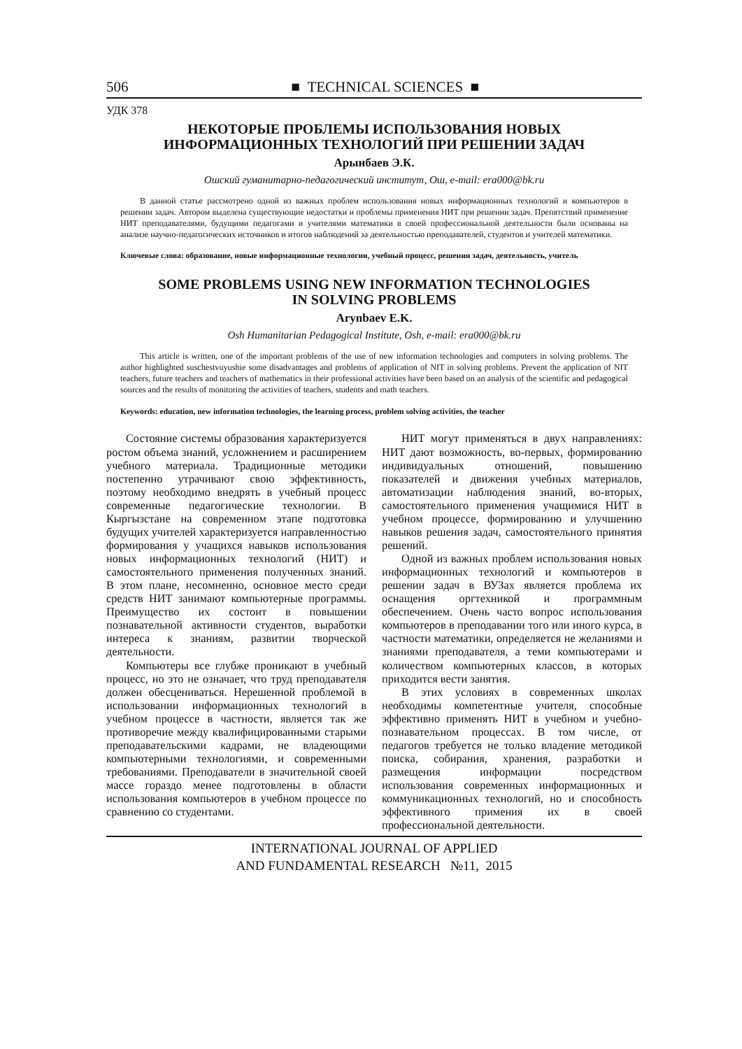506 ■ TECHNICAL SCIENCES ■
УДК 378
НЕКОТОРЫЕ ПРОБЛЕМЫ ИСПОЛЬЗОВАНИЯ НОВЫХ
ИНФОРМАЦИОННЫХ ТЕХНОЛОГИЙ ПРИ РЕШЕНИИ ЗАДАЧ
Арынбаев Э.К.
Ошский гуманитарно-педагогический институт, Ош, e-mail: era000@bk.ru
В данной статье рассмотрено одной из важных проблем использования новых информационных технологий и компьютеров в решении задач. Автором выделена существующие недостатки и проблемы применения НИТ при решении задач. Препятствий применение НИТ преподавателями, будущими педагогами и учителями математики в своей профессиональной деятельности были основаны на анализе научно-педагогических источников и итогов наблюдений за деятельностью преподавателей, студентов и учителей математики.
Ключевые слова: образование, новые информационные технологии, учебный процесс, решении задач, деятельность, учитель
SOME PROBLEMS USING NEW INFORMATION TECHNOLOGIES
IN SOLVING PROBLEMS
Arynbaev E.K.
Osh Humanitarian Pedagogical Institute, Osh, e-mail: era000@bk.ru
This article is written, one of the important problems of the use of new information technologies and computers in solving problems. The author highlighted suschestvuyushie some disadvantages and problems of application of NIT in solving problems. Prevent the application of NIT teachers, future teachers and teachers of mathematics in their professional activities have been based on an analysis of the scientific and pedagogical sources and the results of monitoring the activities of teachers, students and math teachers.
Keywords: education, new information technologies, the learning process, problem solving activities, the teacher
Состояние системы образования характеризуется ростом объема знаний, усложнением и расширением учебного материала. Традиционные методики постепенно утрачивают свою эффективность, поэтому необходимо внедрять в учебный процесс современные педагогические технологии. В Кыргызстане на современном этапе подготовка будущих учителей характеризуется направленностью формирования у учащихся навыков использования новых информационных технологий (НИТ) и самостоятельного применения полученных знаний. В этом плане, несомненно, основное место среди средств НИТ занимают компьютерные программы. Преимущество их состоит в повышении познавательной активности студентов, выработки интереса к знаниям, развитии творческой деятельности.
Компьютеры все глубже проникают в учебный процесс, но это не означает, что труд преподавателя должен обесцениваться. Нерешенной проблемой в использовании информационных технологий в учебном процессе в частности, является так же противоречие между квалифицированными старыми преподавательскими кадрами, не владеющими компьютерными технологиями, и современными требованиями. Преподаватели в значительной своей массе гораздо менее подготовлены в области использования компьютеров в учебном процессе по сравнению со студентами.
НИТ могут применяться в двух направлениях: НИТ дают возможность, во-первых, формированию индивидуальных отношений, повышению показателей и движения учебных материалов, автоматизации наблюдения знаний, во-вторых, самостоятельного применения учащимися НИТ в учебном процессе, формированию и улучшению навыков решения задач, самостоятельного принятия решений.
Одной из важных проблем использования новых информационных технологий и компьютеров в решении задач в ВУЗах является проблема их оснащения оргтехникой и программным обеспечением. Очень часто вопрос использования компьютеров в преподавании того или иного курса, в частности математики, определяется не желаниями и знаниями преподавателя, а теми компьютерами и количеством компьютерных классов, в которых приходится вести занятия.
В этих условиях в современных школах необходимы компетентные учителя, способные эффективно применять НИТ в учебном и учебно-познавательном процессах. В том числе, от педагогов требуется не только владение методикой поиска, собирания, хранения, разработки и размещения информации посредством использования современных информационных и коммуникационных технологий, но и способность эффективного примения их в своей профессиональной деятельности.
INTERNATIONAL JOURNAL OF APPLIED
AND FUNDAMENTAL RESEARCH №11, 2015